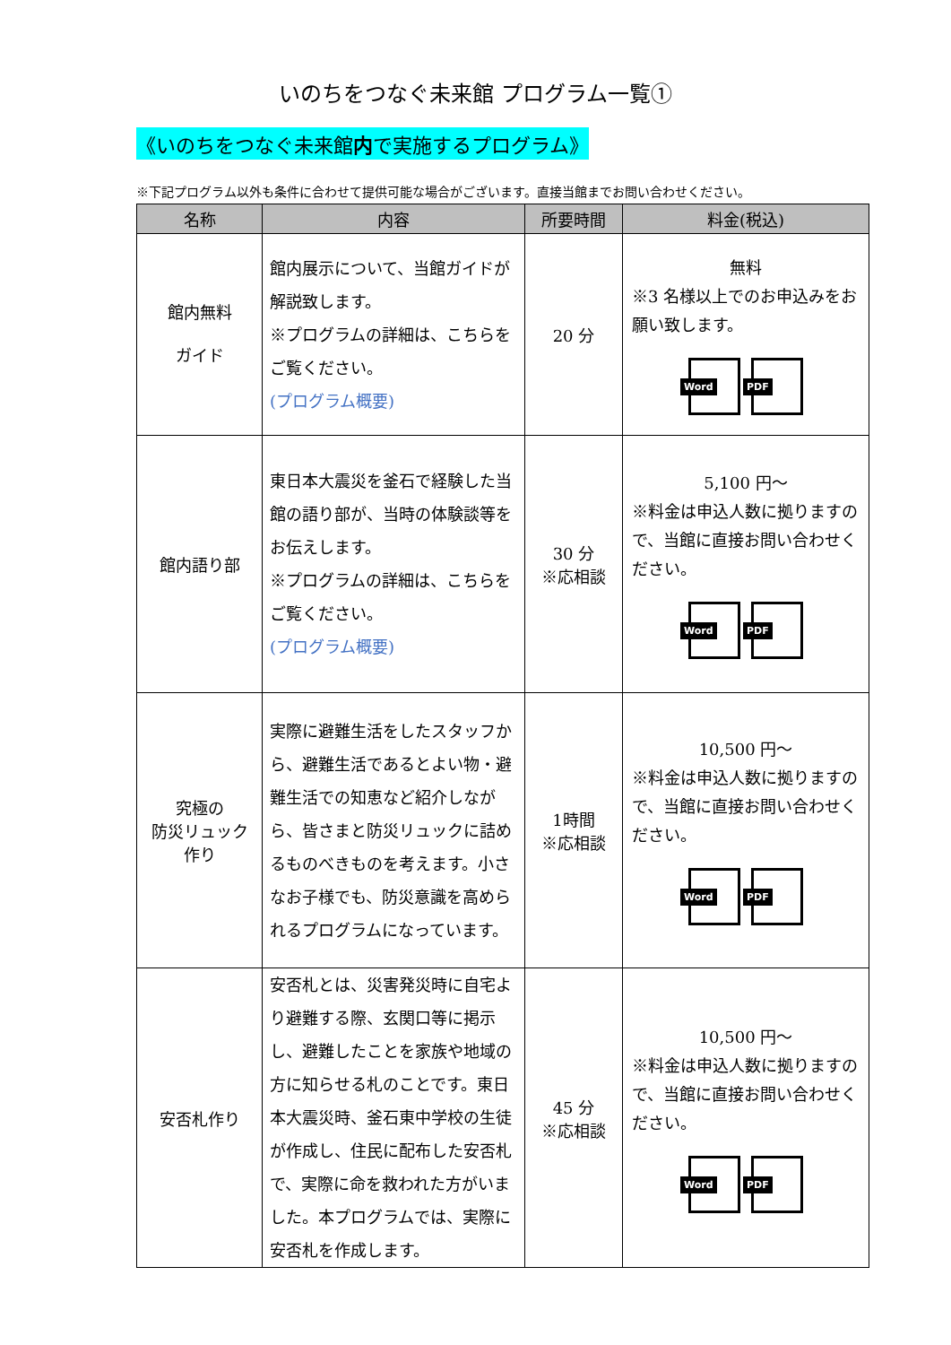いのちをつなぐ未来館 プログラム一覧①
《いのちをつなぐ未来館内で実施するプログラム》
※下記プログラム以外も条件に合わせて提供可能な場合がございます。直接当館までお問い合わせください。
| 名称 | 内容 | 所要時間 | 料金(税込) |
| --- | --- | --- | --- |
| 館内無料 ガイド | 館内展示について、当館ガイドが解説致します。 ※プログラムの詳細は、こちらをご覧ください。 (プログラム概要) | 20 分 | 無料 ※3 名様以上でのお申込みをお願い致します。 Word PDF |
| 館内語り部 | 東日本大震災を釜石で経験した当館の語り部が、当時の体験談等をお伝えします。 ※プログラムの詳細は、こちらをご覧ください。 (プログラム概要) | 30 分 ※応相談 | 5,100 円～ ※料金は申込人数に拠りますので、当館に直接お問い合わせください。 Word PDF |
| 究極の 防災リュック 作り | 実際に避難生活をしたスタッフから、避難生活であるとよい物・避難生活での知恵など紹介しながら、皆さまと防災リュックに詰めるものべきものを考えます。小さなお子様でも、防災意識を高められるプログラムになっています。 | 1時間 ※応相談 | 10,500 円～ ※料金は申込人数に拠りますので、当館に直接お問い合わせください。 Word PDF |
| 安否札作り | 安否札とは、災害発災時に自宅より避難する際、玄関口等に掲示し、避難したことを家族や地域の方に知らせる札のことです。東日本大震災時、釜石東中学校の生徒が作成し、住民に配布した安否札で、実際に命を救われた方がいました。本プログラムでは、実際に安否札を作成します。 | 45 分 ※応相談 | 10,500 円～ ※料金は申込人数に拠りますので、当館に直接お問い合わせください。 Word PDF |